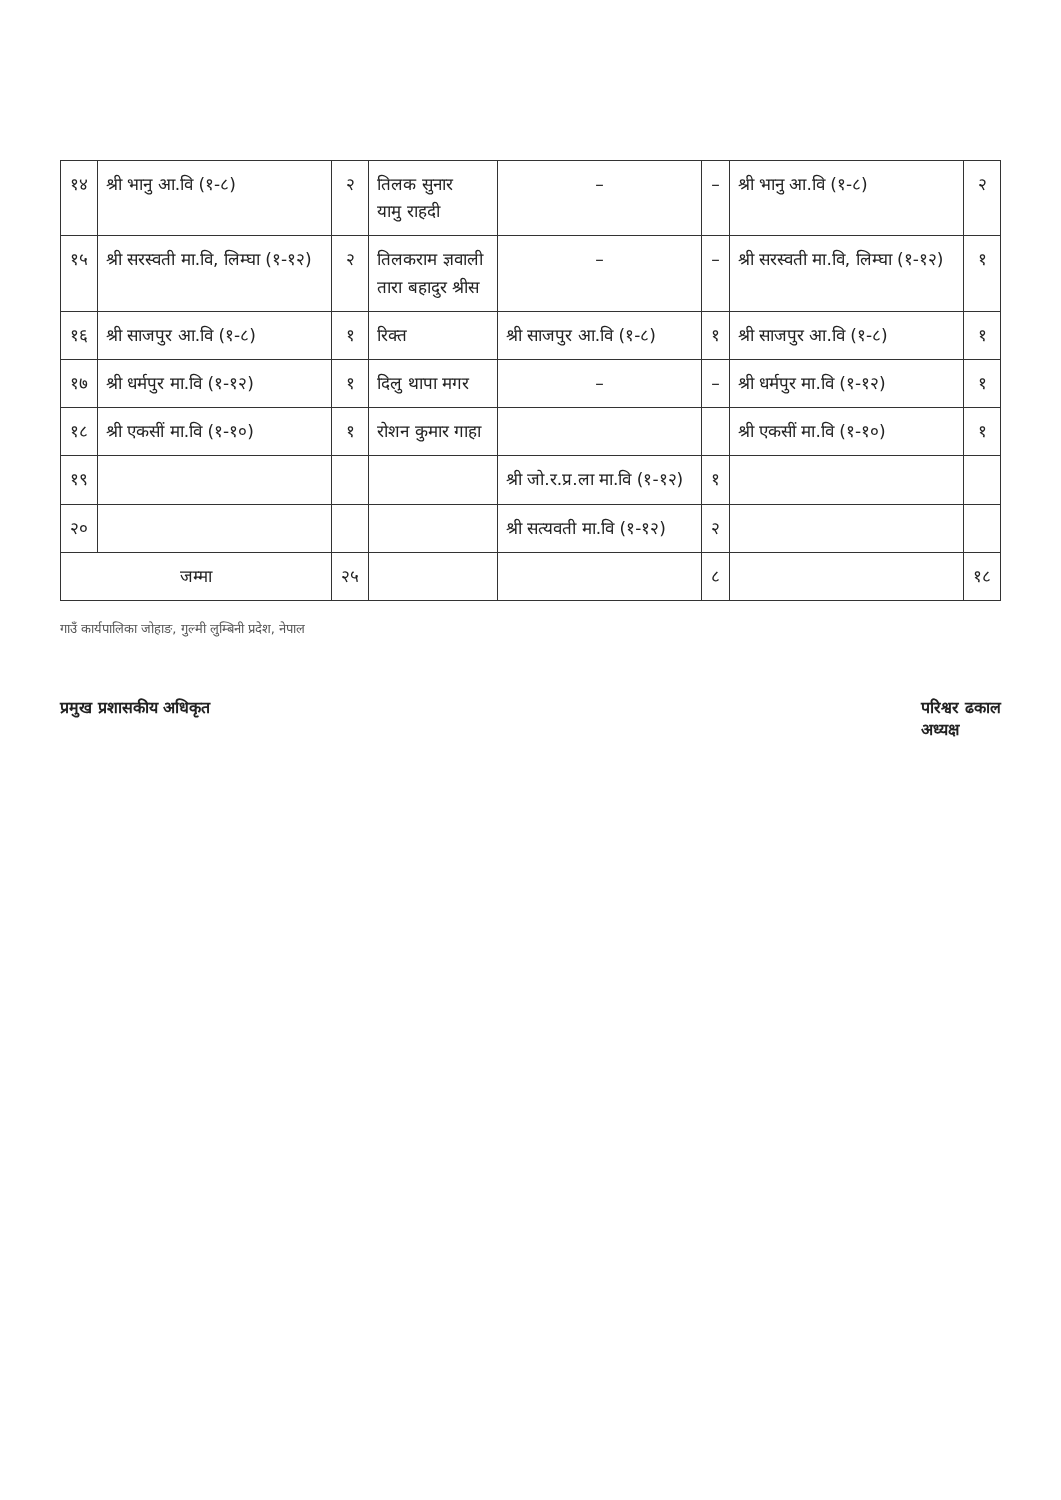| १४ | श्री भानु आ.वि (१-८) | २ | तिलक सुनार यामु राहदी | – | – | श्री भानु आ.वि (१-८) | २ |
| १५ | श्री सरस्वती मा.वि, लिम्घा (१-१२) | २ | तिलकराम ज्ञवाली तारा बहादुर श्रीस | – | – | श्री सरस्वती मा.वि, लिम्घा (१-१२) | १ |
| १६ | श्री साजपुर आ.वि (१-८) | १ | रिक्त | श्री साजपुर आ.वि (१-८) | १ | श्री साजपुर आ.वि (१-८) | १ |
| १७ | श्री धर्मपुर मा.वि (१-१२) | १ | दिलु थापा मगर | – | – | श्री धर्मपुर मा.वि (१-१२) | १ |
| १८ | श्री एकसीं मा.वि (१-१०) | १ | रोशन कुमार गाहा | | | श्री एकसीं मा.वि (१-१०) | १ |
| १९ | | | | श्री जो.र.प्र.ला मा.वि (१-१२) | १ | | |
| २० | | | | श्री सत्यवती मा.वि (१-१२) | २ | | |
| जम्मा | | २५ | | | ८ | | १८ |
गाउँ कार्यपालिका जोहाङ, गुल्मी लुम्बिनी प्रदेश, नेपाल
प्रमुख प्रशासकीय अधिकृत परिश्वर ढकाल
अध्यक्ष